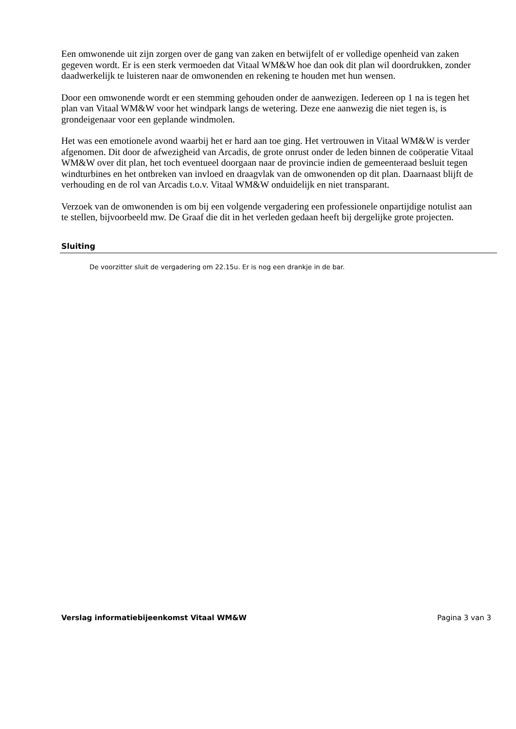Een omwonende uit zijn zorgen over de gang van zaken en betwijfelt of er volledige openheid van zaken gegeven wordt. Er is een sterk vermoeden dat Vitaal WM&W hoe dan ook dit plan wil doordrukken, zonder daadwerkelijk te luisteren naar de omwonenden en rekening te houden met hun wensen.
Door een omwonende wordt er een stemming gehouden onder de aanwezigen. Iedereen op 1 na is tegen het plan van Vitaal WM&W voor het windpark langs de wetering. Deze ene aanwezig die niet tegen is, is grondeigenaar voor een geplande windmolen.
Het was een emotionele avond waarbij het er hard aan toe ging. Het vertrouwen in Vitaal WM&W is verder afgenomen. Dit door de afwezigheid van Arcadis, de grote onrust onder de leden binnen de coöperatie Vitaal WM&W over dit plan, het toch eventueel doorgaan naar de provincie indien de gemeenteraad besluit tegen windturbines en het ontbreken van invloed en draagvlak van de omwonenden op dit plan. Daarnaast blijft de verhouding en de rol van Arcadis t.o.v. Vitaal WM&W onduidelijk en niet transparant.
Verzoek van de omwonenden is om bij een volgende vergadering een professionele onpartijdige notulist aan te stellen, bijvoorbeeld mw. De Graaf die dit in het verleden gedaan heeft bij dergelijke grote projecten.
Sluiting
De voorzitter sluit de vergadering om 22.15u. Er is nog een drankje in de bar.
Verslag informatiebijeenkomst Vitaal WM&W Pagina 3 van 3